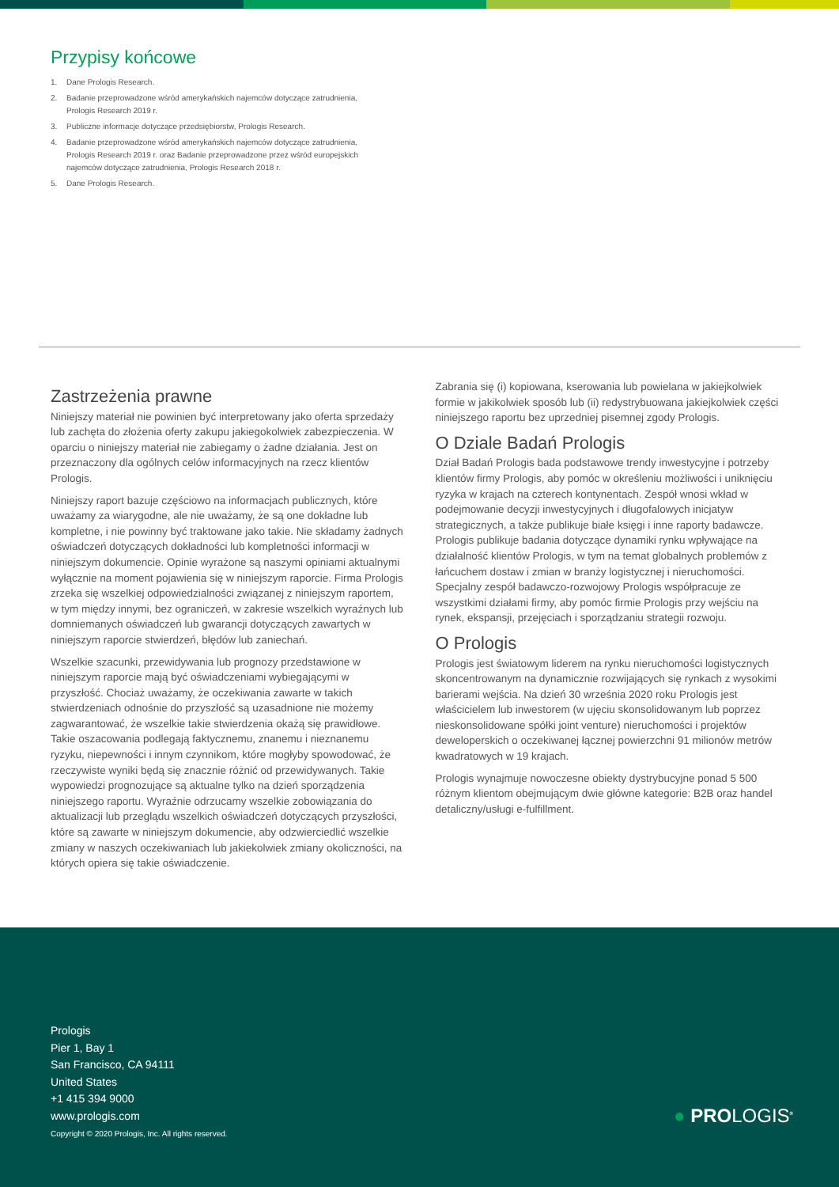Przypisy końcowe
1. Dane Prologis Research.
2. Badanie przeprowadzone wśród amerykańskich najemców dotyczące zatrudnienia, Prologis Research 2019 r.
3. Publiczne informacje dotyczące przedsiębiorstw, Prologis Research.
4. Badanie przeprowadzone wśród amerykańskich najemców dotyczące zatrudnienia, Prologis Research 2019 r. oraz Badanie przeprowadzone przez wśród europejskich najemców dotyczące zatrudnienia, Prologis Research 2018 r.
5. Dane Prologis Research.
Zastrzeżenia prawne
Niniejszy materiał nie powinien być interpretowany jako oferta sprzedaży lub zachęta do złożenia oferty zakupu jakiegokolwiek zabezpieczenia. W oparciu o niniejszy materiał nie zabiegamy o żadne działania. Jest on przeznaczony dla ogólnych celów informacyjnych na rzecz klientów Prologis.
Niniejszy raport bazuje częściowo na informacjach publicznych, które uważamy za wiarygodne, ale nie uważamy, że są one dokładne lub kompletne, i nie powinny być traktowane jako takie. Nie składamy żadnych oświadczeń dotyczących dokładności lub kompletności informacji w niniejszym dokumencie. Opinie wyrażone są naszymi opiniami aktualnymi wyłącznie na moment pojawienia się w niniejszym raporcie. Firma Prologis zrzeka się wszelkiej odpowiedzialności związanej z niniejszym raportem, w tym między innymi, bez ograniczeń, w zakresie wszelkich wyraźnych lub domniemanych oświadczeń lub gwarancji dotyczących zawartych w niniejszym raporcie stwierdzeń, błędów lub zaniechań.
Wszelkie szacunki, przewidywania lub prognozy przedstawione w niniejszym raporcie mają być oświadczeniami wybiegającymi w przyszłość. Chociaż uważamy, że oczekiwania zawarte w takich stwierdzeniach odnośnie do przyszłość są uzasadnione nie możemy zagwarantować, że wszelkie takie stwierdzenia okażą się prawidłowe. Takie oszacowania podlegają faktycznemu, znanemu i nieznanemu ryzyku, niepewności i innym czynnikom, które mogłyby spowodować, że rzeczywiste wyniki będą się znacznie różnić od przewidywanych. Takie wypowiedzi prognozujące są aktualne tylko na dzień sporządzenia niniejszego raportu. Wyraźnie odrzucamy wszelkie zobowiązania do aktualizacji lub przeglądu wszelkich oświadczeń dotyczących przyszłości, które są zawarte w niniejszym dokumencie, aby odzwierciedlić wszelkie zmiany w naszych oczekiwaniach lub jakiekolwiek zmiany okoliczności, na których opiera się takie oświadczenie.
Zabrania się (i) kopiowana, kserowania lub powielana w jakiejkolwiek formie w jakikolwiek sposób lub (ii) redystrybuowana jakiejkolwiek części niniejszego raportu bez uprzedniej pisemnej zgody Prologis.
O Dziale Badań Prologis
Dział Badań Prologis bada podstawowe trendy inwestycyjne i potrzeby klientów firmy Prologis, aby pomóc w określeniu możliwości i uniknięciu ryzyka w krajach na czterech kontynentach. Zespół wnosi wkład w podejmowanie decyzji inwestycyjnych i długofalowych inicjatyw strategicznych, a także publikuje białe księgi i inne raporty badawcze. Prologis publikuje badania dotyczące dynamiki rynku wpływające na działalność klientów Prologis, w tym na temat globalnych problemów z łańcuchem dostaw i zmian w branży logistycznej i nieruchomości. Specjalny zespół badawczo-rozwojowy Prologis współpracuje ze wszystkimi działami firmy, aby pomóc firmie Prologis przy wejściu na rynek, ekspansji, przejęciach i sporządzaniu strategii rozwoju.
O Prologis
Prologis jest światowym liderem na rynku nieruchomości logistycznych skoncentrowanym na dynamicznie rozwijających się rynkach z wysokimi barierami wejścia. Na dzień 30 września 2020 roku Prologis jest właścicielem lub inwestorem (w ujęciu skonsolidowanym lub poprzez nieskonsolidowane spółki joint venture) nieruchomości i projektów deweloperskich o oczekiwanej łącznej powierzchni 91 milionów metrów kwadratowych w 19 krajach.
Prologis wynajmuje nowoczesne obiekty dystrybucyjne ponad 5 500 różnym klientom obejmującym dwie główne kategorie: B2B oraz handel detaliczny/usługi e-fulfillment.
Prologis
Pier 1, Bay 1
San Francisco, CA 94111
United States
+1 415 394 9000
www.prologis.com
Copyright © 2020 Prologis, Inc. All rights reserved.
● PROLOGIS<sup>®</sup>